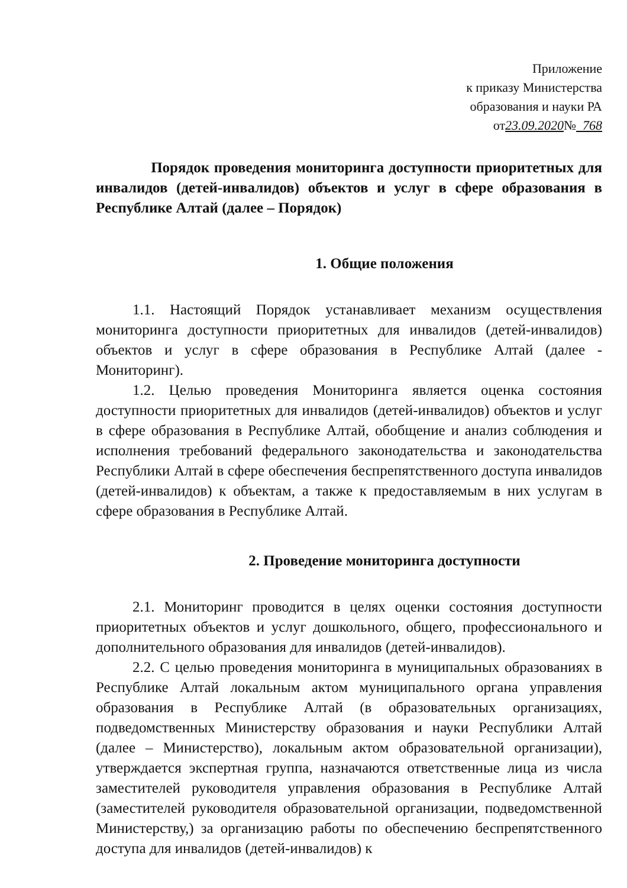Приложение
к приказу Министерства
образования и науки РА
от23.09.2020№ 768
Порядок проведения мониторинга доступности приоритетных для инвалидов (детей-инвалидов) объектов и услуг в сфере образования в Республике Алтай (далее – Порядок)
1. Общие положения
1.1. Настоящий Порядок устанавливает механизм осуществления мониторинга доступности приоритетных для инвалидов (детей-инвалидов) объектов и услуг в сфере образования в Республике Алтай (далее - Мониторинг).
1.2. Целью проведения Мониторинга является оценка состояния доступности приоритетных для инвалидов (детей-инвалидов) объектов и услуг в сфере образования в Республике Алтай, обобщение и анализ соблюдения и исполнения требований федерального законодательства и законодательства Республики Алтай в сфере обеспечения беспрепятственного доступа инвалидов (детей-инвалидов) к объектам, а также к предоставляемым в них услугам в сфере образования в Республике Алтай.
2. Проведение мониторинга доступности
2.1. Мониторинг проводится в целях оценки состояния доступности приоритетных объектов и услуг дошкольного, общего, профессионального и дополнительного образования для инвалидов (детей-инвалидов).
2.2. С целью проведения мониторинга в муниципальных образованиях в Республике Алтай локальным актом муниципального органа управления образования в Республике Алтай (в образовательных организациях, подведомственных Министерству образования и науки Республики Алтай (далее – Министерство), локальным актом образовательной организации), утверждается экспертная группа, назначаются ответственные лица из числа заместителей руководителя управления образования в Республике Алтай (заместителей руководителя образовательной организации, подведомственной Министерству,) за организацию работы по обеспечению беспрепятственного доступа для инвалидов (детей-инвалидов) к